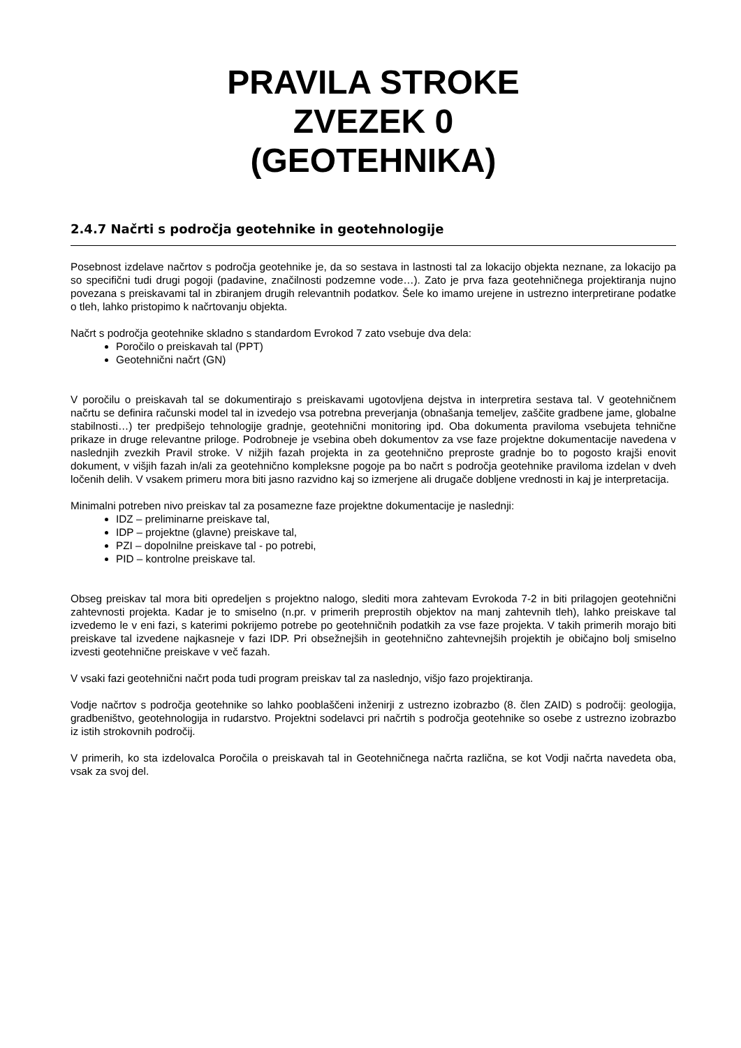PRAVILA STROKE
ZVEZEK 0
(GEOTEHNIKA)
2.4.7 Načrti s področja geotehnike in geotehnologije
Posebnost izdelave načrtov s področja geotehnike je, da so sestava in lastnosti tal za lokacijo objekta neznane, za lokacijo pa so specifični tudi drugi pogoji (padavine, značilnosti podzemne vode…). Zato je prva faza geotehničnega projektiranja nujno povezana s preiskavami tal in zbiranjem drugih relevantnih podatkov. Šele ko imamo urejene in ustrezno interpretirane podatke o tleh, lahko pristopimo k načrtovanju objekta.
Načrt s področja geotehnike skladno s standardom Evrokod 7 zato vsebuje dva dela:
Poročilo o preiskavah tal (PPT)
Geotehnični načrt (GN)
V poročilu o preiskavah tal se dokumentirajo s preiskavami ugotovljena dejstva in interpretira sestava tal. V geotehničnem načrtu se definira računski model tal in izvedejo vsa potrebna preverjanja (obnašanja temeljev, zaščite gradbene jame, globalne stabilnosti…) ter predpišejo tehnologije gradnje, geotehnični monitoring ipd. Oba dokumenta praviloma vsebujeta tehnične prikaze in druge relevantne priloge. Podrobneje je vsebina obeh dokumentov za vse faze projektne dokumentacije navedena v naslednjih zvezkih Pravil stroke. V nižjih fazah projekta in za geotehnično preproste gradnje bo to pogosto krajši enovit dokument, v višjih fazah in/ali za geotehnično kompleksne pogoje pa bo načrt s področja geotehnike praviloma izdelan v dveh ločenih delih. V vsakem primeru mora biti jasno razvidno kaj so izmerjene ali drugače dobljene vrednosti in kaj je interpretacija.
Minimalni potreben nivo preiskav tal za posamezne faze projektne dokumentacije je naslednji:
IDZ – preliminarne preiskave tal,
IDP – projektne (glavne) preiskave tal,
PZI – dopolnilne preiskave tal - po potrebi,
PID – kontrolne preiskave tal.
Obseg preiskav tal mora biti opredeljen s projektno nalogo, slediti mora zahtevam Evrokoda 7-2 in biti prilagojen geotehnični zahtevnosti projekta. Kadar je to smiselno (n.pr. v primerih preprostih objektov na manj zahtevnih tleh), lahko preiskave tal izvedemo le v eni fazi, s katerimi pokrijemo potrebe po geotehničnih podatkih za vse faze projekta. V takih primerih morajo biti preiskave tal izvedene najkasneje v fazi IDP. Pri obsežnejših in geotehnično zahtevnejših projektih je običajno bolj smiselno izvesti geotehnične preiskave v več fazah.
V vsaki fazi geotehnični načrt poda tudi program preiskav tal za naslednjo, višjo fazo projektiranja.
Vodje načrtov s področja geotehnike so lahko pooblaščeni inženirji z ustrezno izobrazbo (8. člen ZAID) s področij: geologija, gradbeništvo, geotehnologija in rudarstvo. Projektni sodelavci pri načrtih s področja geotehnike so osebe z ustrezno izobrazbo iz istih strokovnih področij.
V primerih, ko sta izdelovalca Poročila o preiskavah tal in Geotehničnega načrta različna, se kot Vodji načrta navedeta oba, vsak za svoj del.